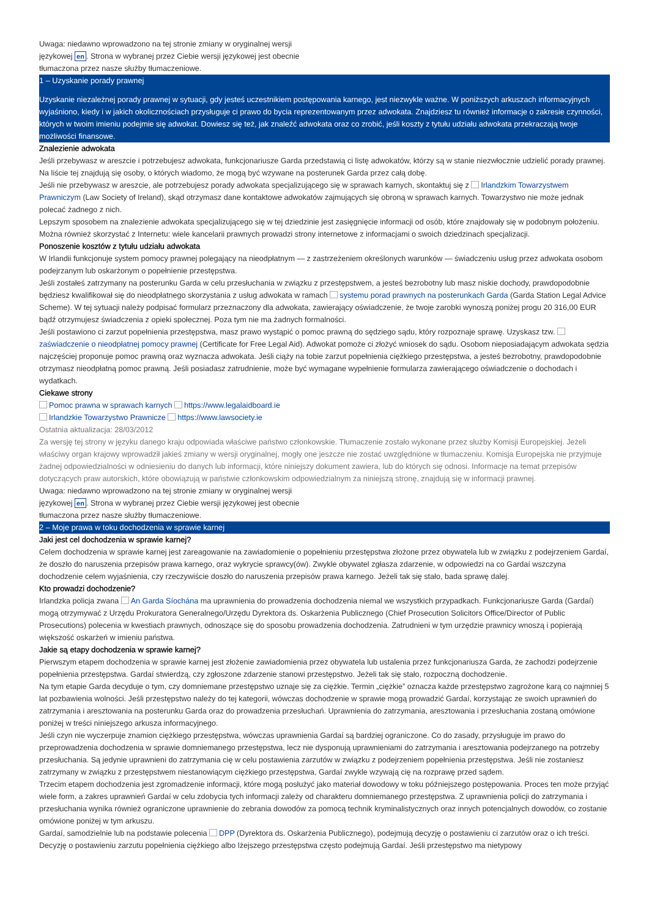Uwaga: niedawno wprowadzono na tej stronie zmiany w oryginalnej wersji
językowej en. Strona w wybranej przez Ciebie wersji językowej jest obecnie
tłumaczona przez nasze służby tłumaczeniowe.
1 – Uzyskanie porady prawnej
Uzyskanie niezależnej porady prawnej w sytuacji, gdy jesteś uczestnikiem postępowania karnego, jest niezwykle ważne. W poniższych arkuszach informacyjnych wyjaśniono, kiedy i w jakich okolicznościach przysługuje ci prawo do bycia reprezentowanym przez adwokata. Znajdziesz tu również informacje o zakresie czynności, których w twoim imieniu podejmie się adwokat. Dowiesz się też, jak znaleźć adwokata oraz co zrobić, jeśli koszty z tytułu udziału adwokata przekraczają twoje możliwości finansowe.
Znalezienie adwokata
Jeśli przebywasz w areszcie i potrzebujesz adwokata, funkcjonariusze Garda przedstawią ci listę adwokatów, którzy są w stanie niezwłocznie udzielić porady prawnej. Na liście tej znajdują się osoby, o których wiadomo, że mogą być wzywane na posterunek Garda przez całą dobę.
Jeśli nie przebywasz w areszcie, ale potrzebujesz porady adwokata specjalizującego się w sprawach karnych, skontaktuj się z Irlandzkim Towarzystwem Prawniczym (Law Society of Ireland), skąd otrzymasz dane kontaktowe adwokatów zajmujących się obroną w sprawach karnych. Towarzystwo nie może jednak polecać żadnego z nich.
Lepszym sposobem na znalezienie adwokata specjalizującego się w tej dziedzinie jest zasięgnięcie informacji od osób, które znajdowały się w podobnym położeniu. Można również skorzystać z Internetu: wiele kancelarii prawnych prowadzi strony internetowe z informacjami o swoich dziedzinach specjalizacji.
Ponoszenie kosztów z tytułu udziału adwokata
W Irlandii funkcjonuje system pomocy prawnej polegający na nieodpłatnym — z zastrzeżeniem określonych warunków — świadczeniu usług przez adwokata osobom podejrzanym lub oskarżonym o popełnienie przestępstwa.
Jeśli zostałeś zatrzymany na posterunku Garda w celu przesłuchania w związku z przestępstwem, a jesteś bezrobotny lub masz niskie dochody, prawdopodobnie będziesz kwalifikował się do nieodpłatnego skorzystania z usług adwokata w ramach systemu porad prawnych na posterunkach Garda (Garda Station Legal Advice Scheme). W tej sytuacji należy podpisać formularz przeznaczony dla adwokata, zawierający oświadczenie, że twoje zarobki wynoszą poniżej progu 20 316,00 EUR bądź otrzymujesz świadczenia z opieki społecznej. Poza tym nie ma żadnych formalności.
Jeśli postawiono ci zarzut popełnienia przestępstwa, masz prawo wystąpić o pomoc prawną do sędziego sądu, który rozpoznaje sprawę. Uzyskasz tzw. zaświadczenie o nieodpłatnej pomocy prawnej (Certificate for Free Legal Aid). Adwokat pomoże ci złożyć wniosek do sądu. Osobom nieposiadającym adwokata sędzia najczęściej proponuje pomoc prawną oraz wyznacza adwokata. Jeśli ciąży na tobie zarzut popełnienia ciężkiego przestępstwa, a jesteś bezrobotny, prawdopodobnie otrzymasz nieodpłatną pomoc prawną. Jeśli posiadasz zatrudnienie, może być wymagane wypełnienie formularza zawierającego oświadczenie o dochodach i wydatkach.
Ciekawe strony
Pomoc prawna w sprawach karnych https://www.legalaidboard.ie
Irlandzkie Towarzystwo Prawnicze https://www.lawsociety.ie
Ostatnia aktualizacja: 28/03/2012
Za wersję tej strony w języku danego kraju odpowiada właściwe państwo członkowskie. Tłumaczenie zostało wykonane przez służby Komisji Europejskiej. Jeżeli właściwy organ krajowy wprowadził jakieś zmiany w wersji oryginalnej, mogły one jeszcze nie zostać uwzględnione w tłumaczeniu. Komisja Europejska nie przyjmuje żadnej odpowiedzialności w odniesieniu do danych lub informacji, które niniejszy dokument zawiera, lub do których się odnosi. Informacje na temat przepisów dotyczących praw autorskich, które obowiązują w państwie członkowskim odpowiedzialnym za niniejszą stronę, znajdują się w informacji prawnej.
Uwaga: niedawno wprowadzono na tej stronie zmiany w oryginalnej wersji
językowej en. Strona w wybranej przez Ciebie wersji językowej jest obecnie
tłumaczona przez nasze służby tłumaczeniowe.
2 – Moje prawa w toku dochodzenia w sprawie karnej
Jaki jest cel dochodzenia w sprawie karnej?
Celem dochodzenia w sprawie karnej jest zareagowanie na zawiadomienie o popełnieniu przestępstwa złożone przez obywatela lub w związku z podejrzeniem Gardaí, że doszło do naruszenia przepisów prawa karnego, oraz wykrycie sprawcy(ów). Zwykle obywatel zgłasza zdarzenie, w odpowiedzi na co Gardaí wszczyna dochodzenie celem wyjaśnienia, czy rzeczywiście doszło do naruszenia przepisów prawa karnego. Jeżeli tak się stało, bada sprawę dalej.
Kto prowadzi dochodzenie?
Irlandzka policja zwana An Garda Síochána ma uprawnienia do prowadzenia dochodzenia niemal we wszystkich przypadkach. Funkcjonariusze Garda (Gardaí) mogą otrzymywać z Urzędu Prokuratora Generalnego/Urzędu Dyrektora ds. Oskarżenia Publicznego (Chief Prosecution Solicitors Office/Director of Public Prosecutions) polecenia w kwestiach prawnych, odnoszące się do sposobu prowadzenia dochodzenia. Zatrudnieni w tym urzędzie prawnicy wnoszą i popierają większość oskarżeń w imieniu państwa.
Jakie są etapy dochodzenia w sprawie karnej?
Pierwszym etapem dochodzenia w sprawie karnej jest złożenie zawiadomienia przez obywatela lub ustalenia przez funkcjonariusza Garda, że zachodzi podejrzenie popełnienia przestępstwa. Gardaí stwierdzą, czy zgłoszone zdarzenie stanowi przestępstwo. Jeżeli tak się stało, rozpoczną dochodzenie.
Na tym etapie Garda decyduje o tym, czy domniemane przestępstwo uznaje się za ciężkie. Termin „ciężkie” oznacza każde przestępstwo zagrożone karą co najmniej 5 lat pozbawienia wolności. Jeśli przestępstwo należy do tej kategorii, wówczas dochodzenie w sprawie mogą prowadzić Gardaí, korzystając ze swoich uprawnień do zatrzymania i aresztowania na posterunku Garda oraz do prowadzenia przesłuchań. Uprawnienia do zatrzymania, aresztowania i przesłuchania zostaną omówione poniżej w treści niniejszego arkusza informacyjnego.
Jeśli czyn nie wyczerpuje znamion ciężkiego przestępstwa, wówczas uprawnienia Gardaí są bardziej ograniczone. Co do zasady, przysługuje im prawo do przeprowadzenia dochodzenia w sprawie domniemanego przestępstwa, lecz nie dysponują uprawnieniami do zatrzymania i aresztowania podejrzanego na potrzeby przesłuchania. Są jedynie uprawnieni do zatrzymania cię w celu postawienia zarzutów w związku z podejrzeniem popełnienia przestępstwa. Jeśli nie zostaniesz zatrzymany w związku z przestępstwem niestanowiącym ciężkiego przestępstwa, Gardaí zwykle wzywają cię na rozprawę przed sądem.
Trzecim etapem dochodzenia jest zgromadzenie informacji, które mogą posłużyć jako materiał dowodowy w toku późniejszego postępowania. Proces ten może przyjąć wiele form, a zakres uprawnień Gardaí w celu zdobycia tych informacji zależy od charakteru domniemanego przestępstwa. Z uprawnienia policji do zatrzymania i przesłuchania wynika również ograniczone uprawnienie do zebrania dowodów za pomocą technik kryminalistycznych oraz innych potencjalnych dowodów, co zostanie omówione poniżej w tym arkuszu.
Gardaí, samodzielnie lub na podstawie polecenia DPP (Dyrektora ds. Oskarżenia Publicznego), podejmują decyzję o postawieniu ci zarzutów oraz o ich treści. Decyzję o postawieniu zarzutu popełnienia ciężkiego albo lżejszego przestępstwa często podejmują Gardaí. Jeśli przestępstwo ma nietypowy